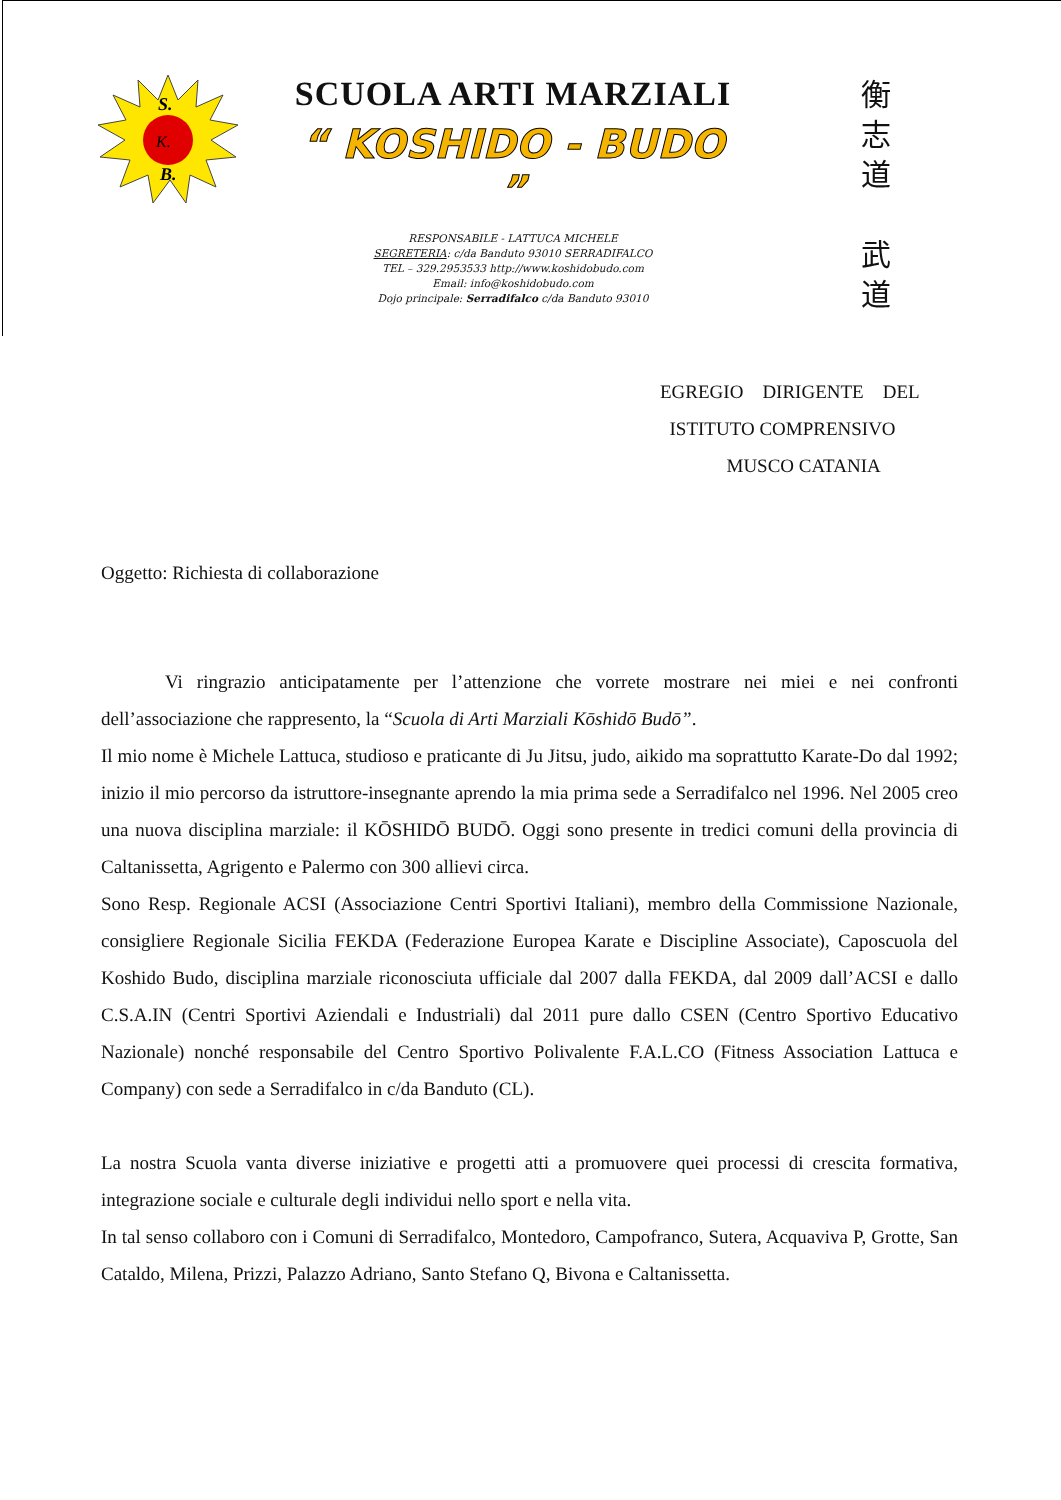S.
K.
B.
SCUOLA ARTI MARZIALI
“ KOSHIDO - BUDO ”
RESPONSABILE - LATTUCA MICHELE
SEGRETERIA: c/da Banduto 93010 SERRADIFALCO
TEL – 329.2953533 http://www.koshidobudo.com
Email: info@koshidobudo.com
Dojo principale: Serradifalco c/da Banduto 93010
衡
志
道
武
道
EGREGIO DIRIGENTE DEL
ISTITUTO COMPRENSIVO
MUSCO CATANIA
Oggetto: Richiesta di collaborazione
Vi ringrazio anticipatamente per l’attenzione che vorrete mostrare nei miei e nei confronti dell’associazione che rappresento, la “Scuola di Arti Marziali Kōshidō Budō”.
Il mio nome è Michele Lattuca, studioso e praticante di Ju Jitsu, judo, aikido ma soprattutto Karate-Do dal 1992; inizio il mio percorso da istruttore-insegnante aprendo la mia prima sede a Serradifalco nel 1996. Nel 2005 creo una nuova disciplina marziale: il KŌSHIDŌ BUDŌ. Oggi sono presente in tredici comuni della provincia di Caltanissetta, Agrigento e Palermo con 300 allievi circa.
Sono Resp. Regionale ACSI (Associazione Centri Sportivi Italiani), membro della Commissione Nazionale, consigliere Regionale Sicilia FEKDA (Federazione Europea Karate e Discipline Associate), Caposcuola del Koshido Budo, disciplina marziale riconosciuta ufficiale dal 2007 dalla FEKDA, dal 2009 dall’ACSI e dallo C.S.A.IN (Centri Sportivi Aziendali e Industriali) dal 2011 pure dallo CSEN (Centro Sportivo Educativo Nazionale) nonché responsabile del Centro Sportivo Polivalente F.A.L.CO (Fitness Association Lattuca e Company) con sede a Serradifalco in c/da Banduto (CL).
La nostra Scuola vanta diverse iniziative e progetti atti a promuovere quei processi di crescita formativa, integrazione sociale e culturale degli individui nello sport e nella vita.
In tal senso collaboro con i Comuni di Serradifalco, Montedoro, Campofranco, Sutera, Acquaviva P, Grotte, San Cataldo, Milena, Prizzi, Palazzo Adriano, Santo Stefano Q, Bivona e Caltanissetta.